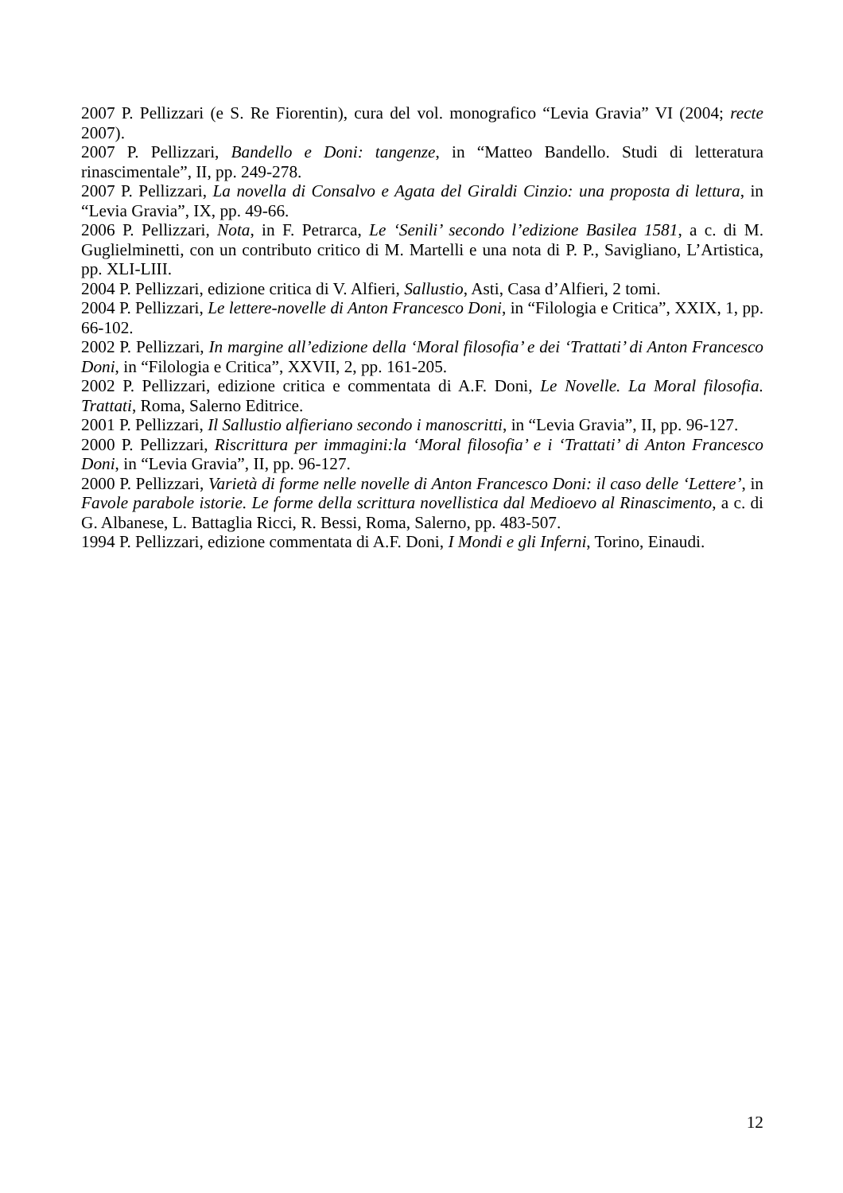2007 P. Pellizzari (e S. Re Fiorentin), cura del vol. monografico “Levia Gravia” VI (2004; recte 2007).
2007 P. Pellizzari, Bandello e Doni: tangenze, in “Matteo Bandello. Studi di letteratura rinascimentale”, II, pp. 249-278.
2007 P. Pellizzari, La novella di Consalvo e Agata del Giraldi Cinzio: una proposta di lettura, in “Levia Gravia”, IX, pp. 49-66.
2006 P. Pellizzari, Nota, in F. Petrarca, Le ‘Senili’ secondo l’edizione Basilea 1581, a c. di M. Guglielminetti, con un contributo critico di M. Martelli e una nota di P. P., Savigliano, L’Artistica, pp. XLI-LIII.
2004 P. Pellizzari, edizione critica di V. Alfieri, Sallustio, Asti, Casa d’Alfieri, 2 tomi.
2004 P. Pellizzari, Le lettere-novelle di Anton Francesco Doni, in “Filologia e Critica”, XXIX, 1, pp. 66-102.
2002 P. Pellizzari, In margine all’edizione della ‘Moral filosofia’ e dei ‘Trattati’ di Anton Francesco Doni, in “Filologia e Critica”, XXVII, 2, pp. 161-205.
2002 P. Pellizzari, edizione critica e commentata di A.F. Doni, Le Novelle. La Moral filosofia. Trattati, Roma, Salerno Editrice.
2001 P. Pellizzari, Il Sallustio alfieriano secondo i manoscritti, in “Levia Gravia”, II, pp. 96-127.
2000 P. Pellizzari, Riscrittura per immagini:la ‘Moral filosofia’ e i ‘Trattati’ di Anton Francesco Doni, in “Levia Gravia”, II, pp. 96-127.
2000 P. Pellizzari, Varietà di forme nelle novelle di Anton Francesco Doni: il caso delle ‘Lettere’, in Favole parabole istorie. Le forme della scrittura novellistica dal Medioevo al Rinascimento, a c. di G. Albanese, L. Battaglia Ricci, R. Bessi, Roma, Salerno, pp. 483-507.
1994 P. Pellizzari, edizione commentata di A.F. Doni, I Mondi e gli Inferni, Torino, Einaudi.
12